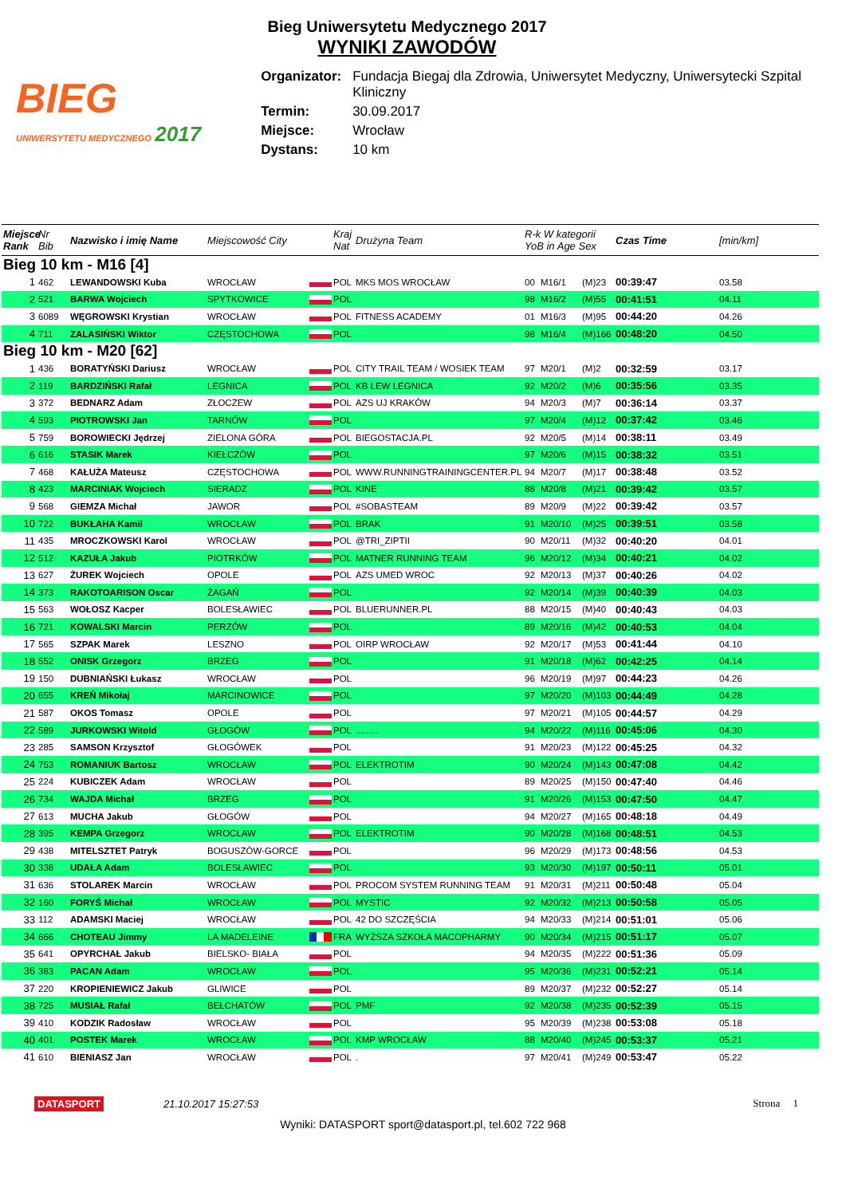Bieg Uniwersytetu Medycznego 2017
WYNIKI ZAWODÓW
BIEG
UNIWERSYTETU MEDYCZNEGO 2017
| Organizator: | Fundacja Biegaj dla Zdrowia, Uniwersytet Medyczny, Uniwersytecki Szpital Kliniczny |
| Termin: | 30.09.2017 |
| Miejsce: | Wrocław |
| Dystans: | 10 km |
| Miejsce Rank | Nr Bib | Nazwisko i imię Name | Miejscowość City | | Kraj Nat | Drużyna Team | R-k W kategorii YoB in Age Sex | | | Czas Time | [min/km] |
| --- | --- | --- | --- | --- | --- | --- | --- | --- | --- | --- | --- |
| Bieg 10 km - M16 [4] | | | | | | | | | | | |
| 1 | 462 | LEWANDOWSKI Kuba | WROCŁAW | | POL | MKS MOS WROCŁAW | 00 | M16/1 | (M)23 | 00:39:47 | 03.58 |
| 2 | 521 | BARWA Wojciech | SPYTKOWICE | | POL | | 98 | M16/2 | (M)55 | 00:41:51 | 04.11 |
| 3 | 6089 | WĘGROWSKI Krystian | WROCŁAW | | POL | FITNESS ACADEMY | 01 | M16/3 | (M)95 | 00:44:20 | 04.26 |
| 4 | 711 | ZALASIŃSKI Wiktor | CZĘSTOCHOWA | | POL | | 98 | M16/4 | (M)166 | 00:48:20 | 04.50 |
| Bieg 10 km - M20 [62] | | | | | | | | | | | |
| 1 | 436 | BORATYŃSKI Dariusz | WROCŁAW | | POL | CITY TRAIL TEAM / WOSIEK TEAM | 97 | M20/1 | (M)2 | 00:32:59 | 03.17 |
| 2 | 119 | BARDZIŃSKI Rafał | LEGNICA | | POL | KB LEW LEGNICA | 92 | M20/2 | (M)6 | 00:35:56 | 03.35 |
| 3 | 372 | BEDNARZ Adam | ZŁOCZEW | | POL | AZS UJ KRAKÓW | 94 | M20/3 | (M)7 | 00:36:14 | 03.37 |
| 4 | 593 | PIOTROWSKI Jan | TARNÓW | | POL | | 97 | M20/4 | (M)12 | 00:37:42 | 03.46 |
| 5 | 759 | BOROWIECKI Jędrzej | ZIELONA GÓRA | | POL | BIEGOSTACJA.PL | 92 | M20/5 | (M)14 | 00:38:11 | 03.49 |
| 6 | 616 | STASIK Marek | KIEŁCZÓW | | POL | | 97 | M20/6 | (M)15 | 00:38:32 | 03.51 |
| 7 | 468 | KAŁUŻA Mateusz | CZĘSTOCHOWA | | POL | WWW.RUNNINGTRAININGCENTER.PL | 94 | M20/7 | (M)17 | 00:38:48 | 03.52 |
| 8 | 423 | MARCINIAK Wojciech | SIERADZ | | POL | KINE | 88 | M20/8 | (M)21 | 00:39:42 | 03.57 |
| 9 | 568 | GIEMZA Michał | JAWOR | | POL | #SOBASTEAM | 89 | M20/9 | (M)22 | 00:39:42 | 03.57 |
| 10 | 722 | BUKŁAHA Kamil | WROCŁAW | | POL | BRAK | 91 | M20/10 | (M)25 | 00:39:51 | 03.58 |
| 11 | 435 | MROCZKOWSKI Karol | WROCŁAW | | POL | @TRI_ZIPTII | 90 | M20/11 | (M)32 | 00:40:20 | 04.01 |
| 12 | 512 | KAZUŁA Jakub | PIOTRKÓW | | POL | MATNER RUNNING TEAM | 96 | M20/12 | (M)34 | 00:40:21 | 04.02 |
| 13 | 627 | ŻUREK Wojciech | OPOLE | | POL | AZS UMED WROC | 92 | M20/13 | (M)37 | 00:40:26 | 04.02 |
| 14 | 373 | RAKOTOARISON Oscar | ŻAGAŃ | | POL | | 92 | M20/14 | (M)39 | 00:40:39 | 04.03 |
| 15 | 563 | WOŁOSZ Kacper | BOLESŁAWIEC | | POL | BLUERUNNER.PL | 88 | M20/15 | (M)40 | 00:40:43 | 04.03 |
| 16 | 721 | KOWALSKI Marcin | PERZÓW | | POL | | 89 | M20/16 | (M)42 | 00:40:53 | 04.04 |
| 17 | 565 | SZPAK Marek | LESZNO | | POL | OIRP WROCŁAW | 92 | M20/17 | (M)53 | 00:41:44 | 04.10 |
| 18 | 552 | ONISK Grzegorz | BRZEG | | POL | | 91 | M20/18 | (M)62 | 00:42:25 | 04.14 |
| 19 | 150 | DUBNIAŃSKI Łukasz | WROCŁAW | | POL | | 96 | M20/19 | (M)97 | 00:44:23 | 04.26 |
| 20 | 655 | KREŃ Mikołaj | MARCINOWICE | | POL | | 97 | M20/20 | (M)103 | 00:44:49 | 04.28 |
| 21 | 587 | OKOS Tomasz | OPOLE | | POL | | 97 | M20/21 | (M)105 | 00:44:57 | 04.29 |
| 22 | 589 | JURKOWSKI Witold | GŁOGÓW | | POL | ......... | 94 | M20/22 | (M)116 | 00:45:06 | 04.30 |
| 23 | 285 | SAMSON Krzysztof | GŁOGÓWEK | | POL | | 91 | M20/23 | (M)122 | 00:45:25 | 04.32 |
| 24 | 753 | ROMANIUK Bartosz | WROCŁAW | | POL | ELEKTROTIM | 90 | M20/24 | (M)143 | 00:47:08 | 04.42 |
| 25 | 224 | KUBICZEK Adam | WROCŁAW | | POL | | 89 | M20/25 | (M)150 | 00:47:40 | 04.46 |
| 26 | 734 | WAJDA Michał | BRZEG | | POL | | 91 | M20/26 | (M)153 | 00:47:50 | 04.47 |
| 27 | 613 | MUCHA Jakub | GŁOGÓW | | POL | | 94 | M20/27 | (M)165 | 00:48:18 | 04.49 |
| 28 | 395 | KEMPA Grzegorz | WROCŁAW | | POL | ELEKTROTIM | 90 | M20/28 | (M)168 | 00:48:51 | 04.53 |
| 29 | 438 | MITELSZTET Patryk | BOGUSZÓW-GORCE | | POL | | 96 | M20/29 | (M)173 | 00:48:56 | 04.53 |
| 30 | 338 | UDAŁA Adam | BOLESŁAWIEC | | POL | | 93 | M20/30 | (M)197 | 00:50:11 | 05.01 |
| 31 | 636 | STOLAREK Marcin | WROCŁAW | | POL | PROCOM SYSTEM RUNNING TEAM | 91 | M20/31 | (M)211 | 00:50:48 | 05.04 |
| 32 | 160 | FORYŚ Michał | WROCŁAW | | POL | MYSTIC | 92 | M20/32 | (M)213 | 00:50:58 | 05.05 |
| 33 | 112 | ADAMSKI Maciej | WROCŁAW | | POL | 42 DO SZCZĘŚCIA | 94 | M20/33 | (M)214 | 00:51:01 | 05.06 |
| 34 | 666 | CHOTEAU Jimmy | LA MADELEINE | | FRA | WYŻSZA SZKOŁA MACOPHARMY | 90 | M20/34 | (M)215 | 00:51:17 | 05.07 |
| 35 | 641 | OPYRCHAŁ Jakub | BIELSKO- BIAŁA | | POL | | 94 | M20/35 | (M)222 | 00:51:36 | 05.09 |
| 36 | 383 | PACAN Adam | WROCŁAW | | POL | | 95 | M20/36 | (M)231 | 00:52:21 | 05.14 |
| 37 | 220 | KROPIENIEWICZ Jakub | GLIWICE | | POL | | 89 | M20/37 | (M)232 | 00:52:27 | 05.14 |
| 38 | 725 | MUSIAŁ Rafał | BEŁCHATÓW | | POL | PMF | 92 | M20/38 | (M)235 | 00:52:39 | 05.15 |
| 39 | 410 | KODZIK Radosław | WROCŁAW | | POL | | 95 | M20/39 | (M)238 | 00:53:08 | 05.18 |
| 40 | 401 | POSTEK Marek | WROCŁAW | | POL | KMP WROCŁAW | 88 | M20/40 | (M)245 | 00:53:37 | 05.21 |
| 41 | 610 | BIENIASZ Jan | WROCŁAW | | POL | . | 97 | M20/41 | (M)249 | 00:53:47 | 05.22 |
DATASPORT 21.10.2017 15:27:53 Strona 1
Wyniki: DATASPORT sport@datasport.pl, tel.602 722 968